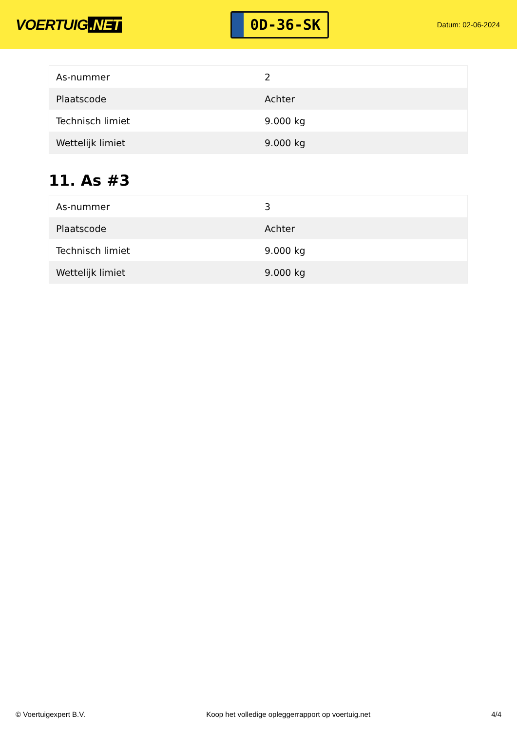VOERTUIG.NET
0D-36-SK
Datum: 02-06-2024
| As-nummer | 2 |
| Plaatscode | Achter |
| Technisch limiet | 9.000 kg |
| Wettelijk limiet | 9.000 kg |
11. As #3
| As-nummer | 3 |
| Plaatscode | Achter |
| Technisch limiet | 9.000 kg |
| Wettelijk limiet | 9.000 kg |
© Voertuigexpert B.V. Koop het volledige opleggerrapport op voertuig.net 4/4